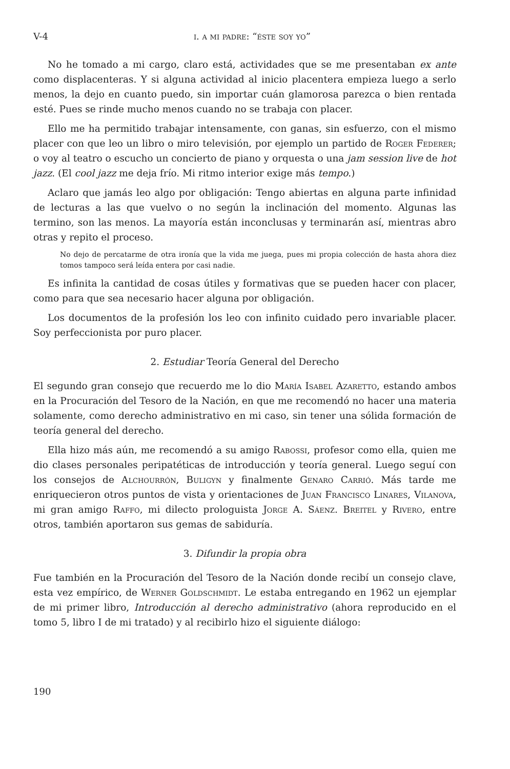V-4 i. a mi padre: “éste soy yo”
No he tomado a mi cargo, claro está, actividades que se me presentaban ex ante como displacenteras. Y si alguna actividad al inicio placentera empieza luego a serlo menos, la dejo en cuanto puedo, sin importar cuán glamorosa parezca o bien rentada esté. Pues se rinde mucho menos cuando no se trabaja con placer.
Ello me ha permitido trabajar intensamente, con ganas, sin esfuerzo, con el mismo placer con que leo un libro o miro televisión, por ejemplo un partido de Roger Federer; o voy al teatro o escucho un concierto de piano y orquesta o una jam session live de hot jazz. (El cool jazz me deja frío. Mi ritmo interior exige más tempo.)
Aclaro que jamás leo algo por obligación: Tengo abiertas en alguna parte infinidad de lecturas a las que vuelvo o no según la inclinación del momento. Algunas las termino, son las menos. La mayoría están inconclusas y terminarán así, mientras abro otras y repito el proceso.
No dejo de percatarme de otra ironía que la vida me juega, pues mi propia colección de hasta ahora diez tomos tampoco será leída entera por casi nadie.
Es infinita la cantidad de cosas útiles y formativas que se pueden hacer con placer, como para que sea necesario hacer alguna por obligación.
Los documentos de la profesión los leo con infinito cuidado pero invariable placer. Soy perfeccionista por puro placer.
2. Estudiar Teoría General del Derecho
El segundo gran consejo que recuerdo me lo dio María Isabel Azaretto, estando ambos en la Procuración del Tesoro de la Nación, en que me recomendó no hacer una materia solamente, como derecho administrativo en mi caso, sin tener una sólida formación de teoría general del derecho.
Ella hizo más aún, me recomendó a su amigo Rabossi, profesor como ella, quien me dio clases personales peripatéticas de introducción y teoría general. Luego seguí con los consejos de Alchourrón, Buligyn y finalmente Genaro Carrió. Más tarde me enriquecieron otros puntos de vista y orientaciones de Juan Francisco Linares, Vilanova, mi gran amigo Raffo, mi dilecto prologuista Jorge A. Sáenz. Breitel y Rivero, entre otros, también aportaron sus gemas de sabiduría.
3. Difundir la propia obra
Fue también en la Procuración del Tesoro de la Nación donde recibí un consejo clave, esta vez empírico, de Werner Goldschmidt. Le estaba entregando en 1962 un ejemplar de mi primer libro, Introducción al derecho administrativo (ahora reproducido en el tomo 5, libro I de mi tratado) y al recibirlo hizo el siguiente diálogo:
190